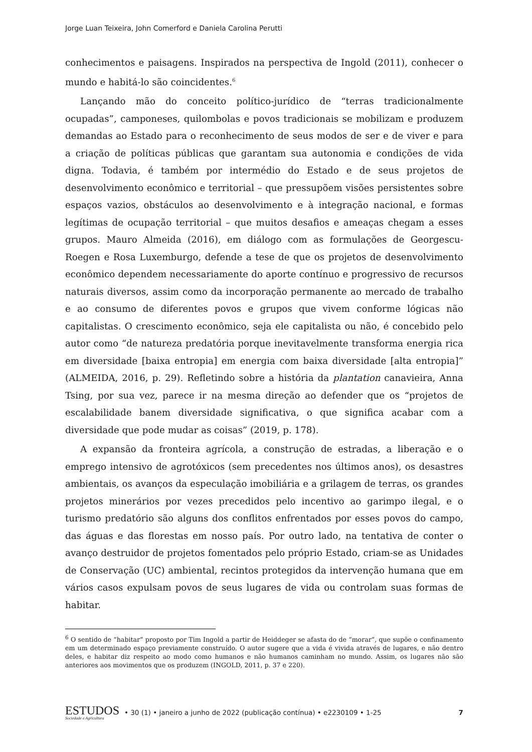Jorge Luan Teixeira, John Comerford e Daniela Carolina Perutti
conhecimentos e paisagens. Inspirados na perspectiva de Ingold (2011), conhecer o mundo e habitá-lo são coincidentes.<sup>6</sup>
Lançando mão do conceito político-jurídico de “terras tradicionalmente ocupadas”, camponeses, quilombolas e povos tradicionais se mobilizam e produzem demandas ao Estado para o reconhecimento de seus modos de ser e de viver e para a criação de políticas públicas que garantam sua autonomia e condições de vida digna. Todavia, é também por intermédio do Estado e de seus projetos de desenvolvimento econômico e territorial – que pressupõem visões persistentes sobre espaços vazios, obstáculos ao desenvolvimento e à integração nacional, e formas legítimas de ocupação territorial – que muitos desafios e ameaças chegam a esses grupos. Mauro Almeida (2016), em diálogo com as formulações de Georgescu-Roegen e Rosa Luxemburgo, defende a tese de que os projetos de desenvolvimento econômico dependem necessariamente do aporte contínuo e progressivo de recursos naturais diversos, assim como da incorporação permanente ao mercado de trabalho e ao consumo de diferentes povos e grupos que vivem conforme lógicas não capitalistas. O crescimento econômico, seja ele capitalista ou não, é concebido pelo autor como “de natureza predatória porque inevitavelmente transforma energia rica em diversidade [baixa entropia] em energia com baixa diversidade [alta entropia]” (ALMEIDA, 2016, p. 29). Refletindo sobre a história da plantation canavieira, Anna Tsing, por sua vez, parece ir na mesma direção ao defender que os “projetos de escalabilidade banem diversidade significativa, o que significa acabar com a diversidade que pode mudar as coisas” (2019, p. 178).
A expansão da fronteira agrícola, a construção de estradas, a liberação e o emprego intensivo de agrotóxicos (sem precedentes nos últimos anos), os desastres ambientais, os avanços da especulação imobiliária e a grilagem de terras, os grandes projetos minerários por vezes precedidos pelo incentivo ao garimpo ilegal, e o turismo predatório são alguns dos conflitos enfrentados por esses povos do campo, das águas e das florestas em nosso país. Por outro lado, na tentativa de conter o avanço destruidor de projetos fomentados pelo próprio Estado, criam-se as Unidades de Conservação (UC) ambiental, recintos protegidos da intervenção humana que em vários casos expulsam povos de seus lugares de vida ou controlam suas formas de habitar.
<sup>6</sup> O sentido de “habitar” proposto por Tim Ingold a partir de Heiddeger se afasta do de “morar”, que supõe o confinamento em um determinado espaço previamente construído. O autor sugere que a vida é vivida através de lugares, e não dentro deles, e habitar diz respeito ao modo como humanos e não humanos caminham no mundo. Assim, os lugares não são anteriores aos movimentos que os produzem (INGOLD, 2011, p. 37 e 220).
ESTUDOS
Sociedade e Agricultura • 30 (1) • janeiro a junho de 2022 (publicação contínua) • e2230109 • 1-25 7